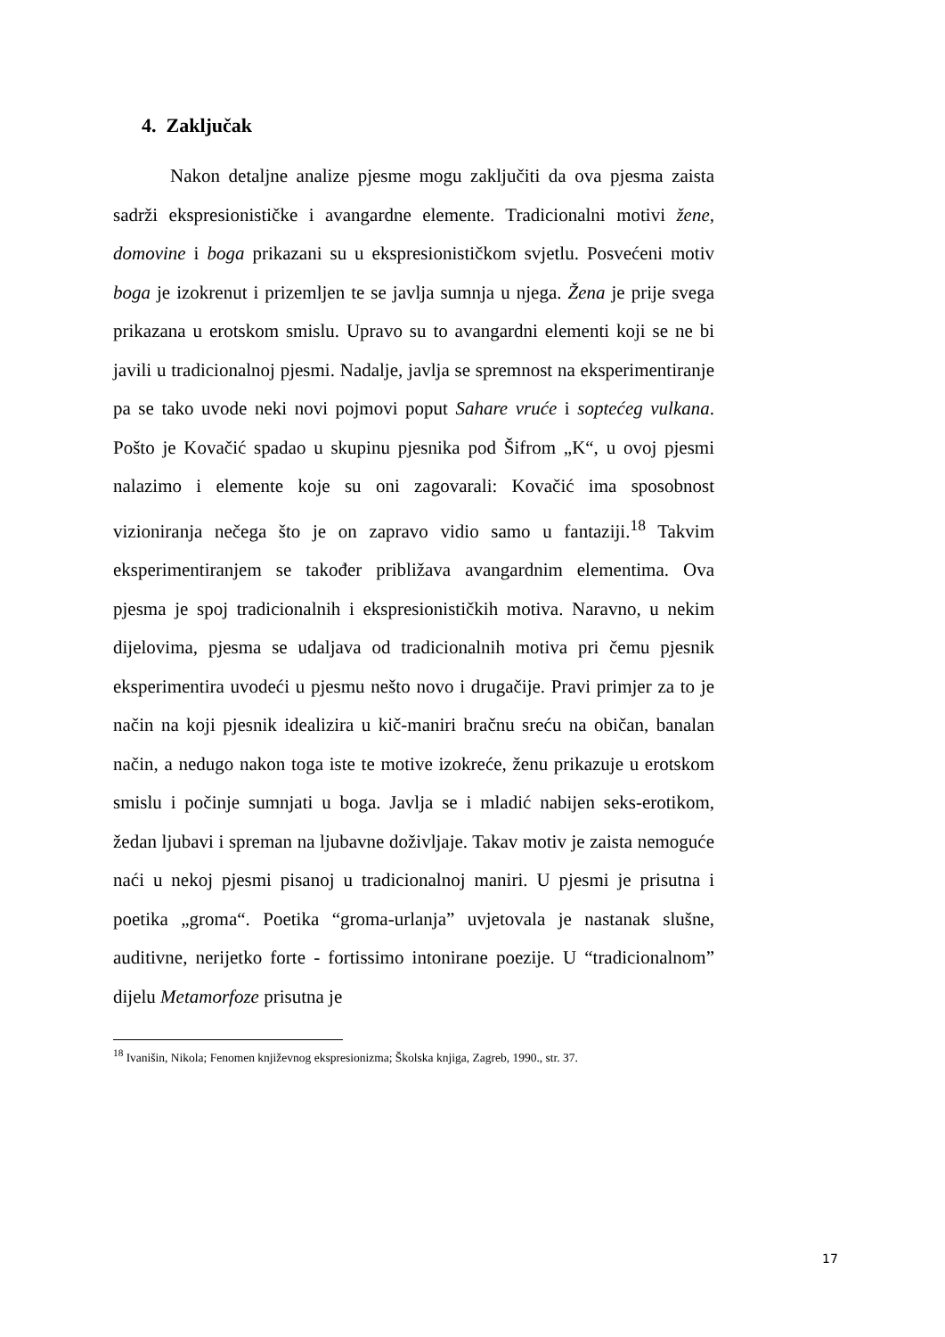4. Zaključak
Nakon detaljne analize pjesme mogu zaključiti da ova pjesma zaista sadrži ekspresionističke i avangardne elemente. Tradicionalni motivi žene, domovine i boga prikazani su u ekspresionističkom svjetlu. Posvećeni motiv boga je izokrenut i prizemljen te se javlja sumnja u njega. Žena je prije svega prikazana u erotskom smislu. Upravo su to avangardni elementi koji se ne bi javili u tradicionalnoj pjesmi. Nadalje, javlja se spremnost na eksperimentiranje pa se tako uvode neki novi pojmovi poput Sahare vruće i soptećeg vulkana. Pošto je Kovačić spadao u skupinu pjesnika pod Šifrom „K“, u ovoj pjesmi nalazimo i elemente koje su oni zagovarali: Kovačić ima sposobnost vizioniranja nečega što je on zapravo vidio samo u fantaziji.<sup>18</sup> Takvim eksperimentiranjem se također približava avangardnim elementima. Ova pjesma je spoj tradicionalnih i ekspresionističkih motiva. Naravno, u nekim dijelovima, pjesma se udaljava od tradicionalnih motiva pri čemu pjesnik eksperimentira uvodeći u pjesmu nešto novo i drugačije. Pravi primjer za to je način na koji pjesnik idealizira u kič-maniri bračnu sreću na običan, banalan način, a nedugo nakon toga iste te motive izokreće, ženu prikazuje u erotskom smislu i počinje sumnjati u boga. Javlja se i mladić nabijen seks-erotikom, žedan ljubavi i spreman na ljubavne doživljaje. Takav motiv je zaista nemoguće naći u nekoj pjesmi pisanoj u tradicionalnoj maniri. U pjesmi je prisutna i poetika „groma“. Poetika “groma-urlanja” uvjetovala je nastanak slušne, auditivne, nerijetko forte - fortissimo intonirane poezije. U “tradicionalnom” dijelu Metamorfoze prisutna je
<sup>18</sup> Ivanišin, Nikola; Fenomen književnog ekspresionizma; Školska knjiga, Zagreb, 1990., str. 37.
17